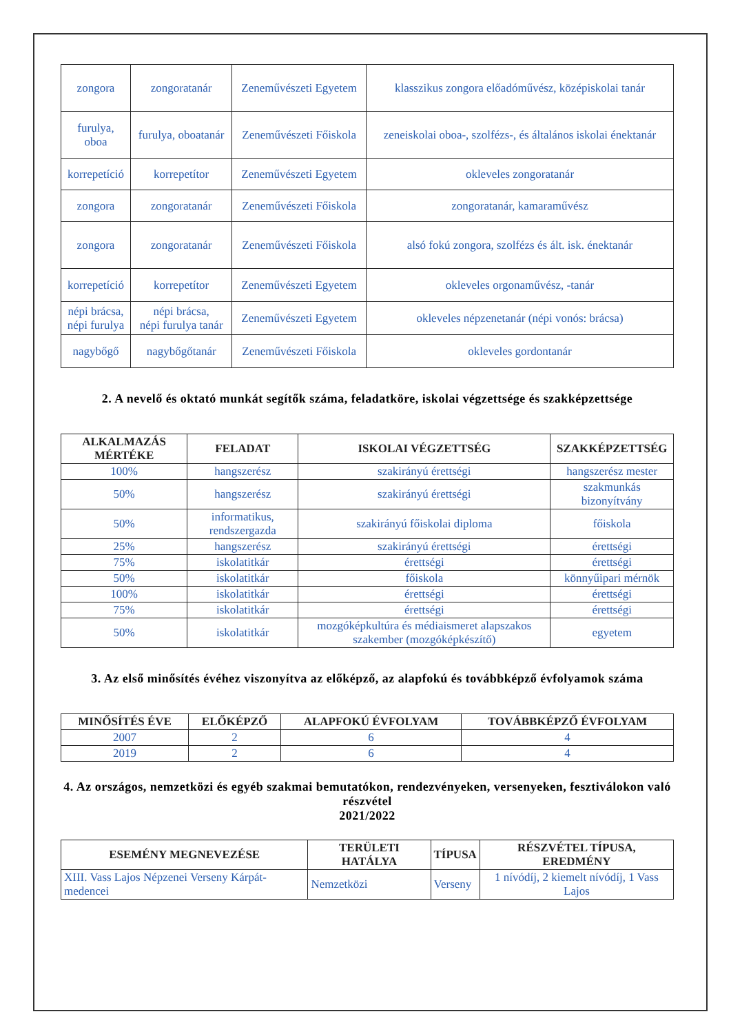| zongora | zongoratanár | Zeneművészeti Egyetem | klasszikus zongora előadóművész, középiskolai tanár |
| furulya, oboa | furulya, oboatanár | Zeneművészeti Főiskola | zeneiskolai oboa-, szolfézs-, és általános iskolai énektanár |
| korrepetíció | korrepetítor | Zeneművészeti Egyetem | okleveles zongoratanár |
| zongora | zongoratanár | Zeneművészeti Főiskola | zongoratanár, kamaraművész |
| zongora | zongoratanár | Zeneművészeti Főiskola | alsó fokú zongora, szolfézs és ált. isk. énektanár |
| korrepetíció | korrepetítor | Zeneművészeti Egyetem | okleveles orgonaművész, -tanár |
| népi brácsa, népi furulya | népi brácsa, népi furulya tanár | Zeneművészeti Egyetem | okleveles népzenetanár (népi vonós: brácsa) |
| nagybőgő | nagybőgőtanár | Zeneművészeti Főiskola | okleveles gordontanár |
2. A nevelő és oktató munkát segítők száma, feladatköre, iskolai végzettsége és szakképzettsége
| ALKALMAZÁS MÉRTÉKE | FELADAT | ISKOLAI VÉGZETTSÉG | SZAKKÉPZETTSÉG |
| --- | --- | --- | --- |
| 100% | hangszerész | szakirányú érettségi | hangszerész mester |
| 50% | hangszerész | szakirányú érettségi | szakmunkás bizonyítvány |
| 50% | informatikus, rendszergazda | szakirányú főiskolai diploma | főiskola |
| 25% | hangszerész | szakirányú érettségi | érettségi |
| 75% | iskolatitkár | érettségi | érettségi |
| 50% | iskolatitkár | főiskola | könnyűipari mérnök |
| 100% | iskolatitkár | érettségi | érettségi |
| 75% | iskolatitkár | érettségi | érettségi |
| 50% | iskolatitkár | mozgóképkultúra és médiaismeret alapszakos szakember (mozgóképkészítő) | egyetem |
3. Az első minősítés évéhez viszonyítva az előképző, az alapfokú és továbbképző évfolyamok száma
| MINŐSÍTÉS ÉVE | ELŐKÉPZŐ | ALAPFOKÚ ÉVFOLYAM | TOVÁBBKÉPZŐ ÉVFOLYAM |
| --- | --- | --- | --- |
| 2007 | 2 | 6 | 4 |
| 2019 | 2 | 6 | 4 |
4. Az országos, nemzetközi és egyéb szakmai bemutatókon, rendezvényeken, versenyeken, fesztiválokon való részvétel
2021/2022
| ESEMÉNY MEGNEVEZÉSE | TERÜLETI HATÁLYA | TÍPUSA | RÉSZVÉTEL TÍPUSA, EREDMÉNY |
| --- | --- | --- | --- |
| XIII. Vass Lajos Népzenei Verseny Kárpát-medencei | Nemzetközi | Verseny | 1 nívódíj, 2 kiemelt nívódíj, 1 Vass Lajos |